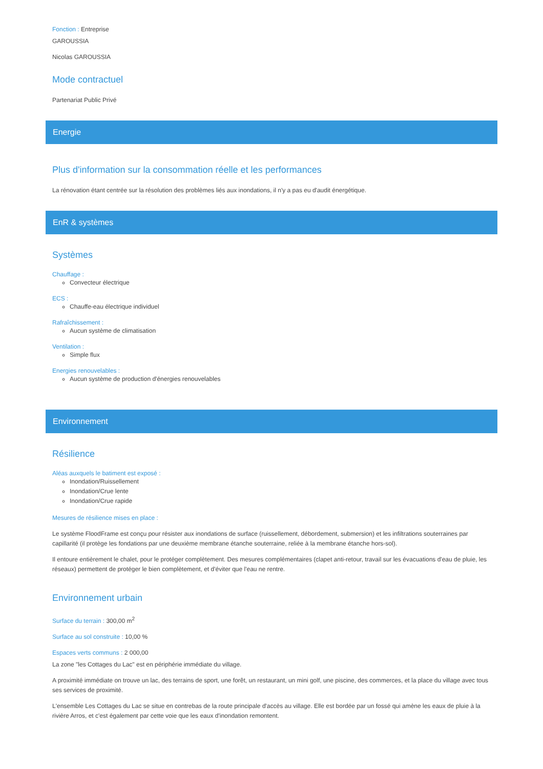Fonction : Entreprise
GAROUSSIA
Nicolas GAROUSSIA
Mode contractuel
Partenariat Public Privé
Energie
Plus d'information sur la consommation réelle et les performances
La rénovation étant centrée sur la résolution des problèmes liés aux inondations, il n'y a pas eu d'audit énergétique.
EnR & systèmes
Systèmes
Chauffage :
Convecteur électrique
ECS :
Chauffe-eau électrique individuel
Rafraîchissement :
Aucun système de climatisation
Ventilation :
Simple flux
Energies renouvelables :
Aucun système de production d'énergies renouvelables
Environnement
Résilience
Aléas auxquels le batiment est exposé :
Inondation/Ruissellement
Inondation/Crue lente
Inondation/Crue rapide
Mesures de résilience mises en place :
Le système FloodFrame est conçu pour résister aux inondations de surface (ruissellement, débordement, submersion) et les infiltrations souterraines par capillarité (il protège les fondations par une deuxième membrane étanche souterraine, reliée à la membrane étanche hors-sol).
Il entoure entièrement le chalet, pour le protéger complètement. Des mesures complémentaires (clapet anti-retour, travail sur les évacuations d'eau de pluie, les réseaux) permettent de protéger le bien complètement, et d'éviter que l'eau ne rentre.
Environnement urbain
Surface du terrain : 300,00 m<sup>2</sup>
Surface au sol construite : 10,00 %
Espaces verts communs : 2 000,00
La zone "les Cottages du Lac" est en périphérie immédiate du village.
A proximité immédiate on trouve un lac, des terrains de sport, une forêt, un restaurant, un mini golf, une piscine, des commerces, et la place du village avec tous ses services de proximité.
L'ensemble Les Cottages du Lac se situe en contrebas de la route principale d'accès au village. Elle est bordée par un fossé qui amène les eaux de pluie à la rivière Arros, et c'est également par cette voie que les eaux d'inondation remontent.